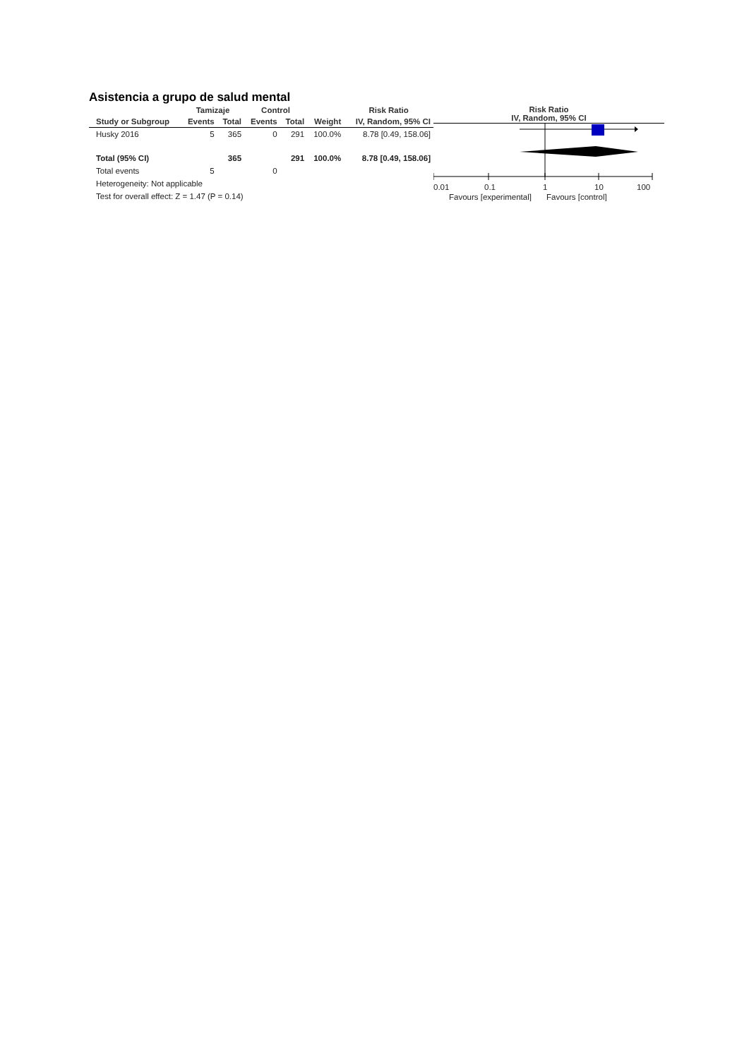Asistencia a grupo de salud mental
| | Tamizaje | | Control | | | Risk Ratio |
| --- | --- | --- | --- | --- | --- | --- |
| Study or Subgroup | Events | Total | Events | Total | Weight | IV, Random, 95% CI |
| Husky 2016 | 5 | 365 | 0 | 291 | 100.0% | 8.78 [0.49, 158.06] |
| Total (95% CI) | | 365 | | 291 | 100.0% | 8.78 [0.49, 158.06] |
| Total events | 5 | | 0 | | | |
| Heterogeneity: Not applicable | | | | | | |
| Test for overall effect: Z = 1.47 (P = 0.14) | | | | | | |
Risk Ratio
IV, Random, 95% CI
0.01
0.1
1
10
100
Favours [experimental]
Favours [control]